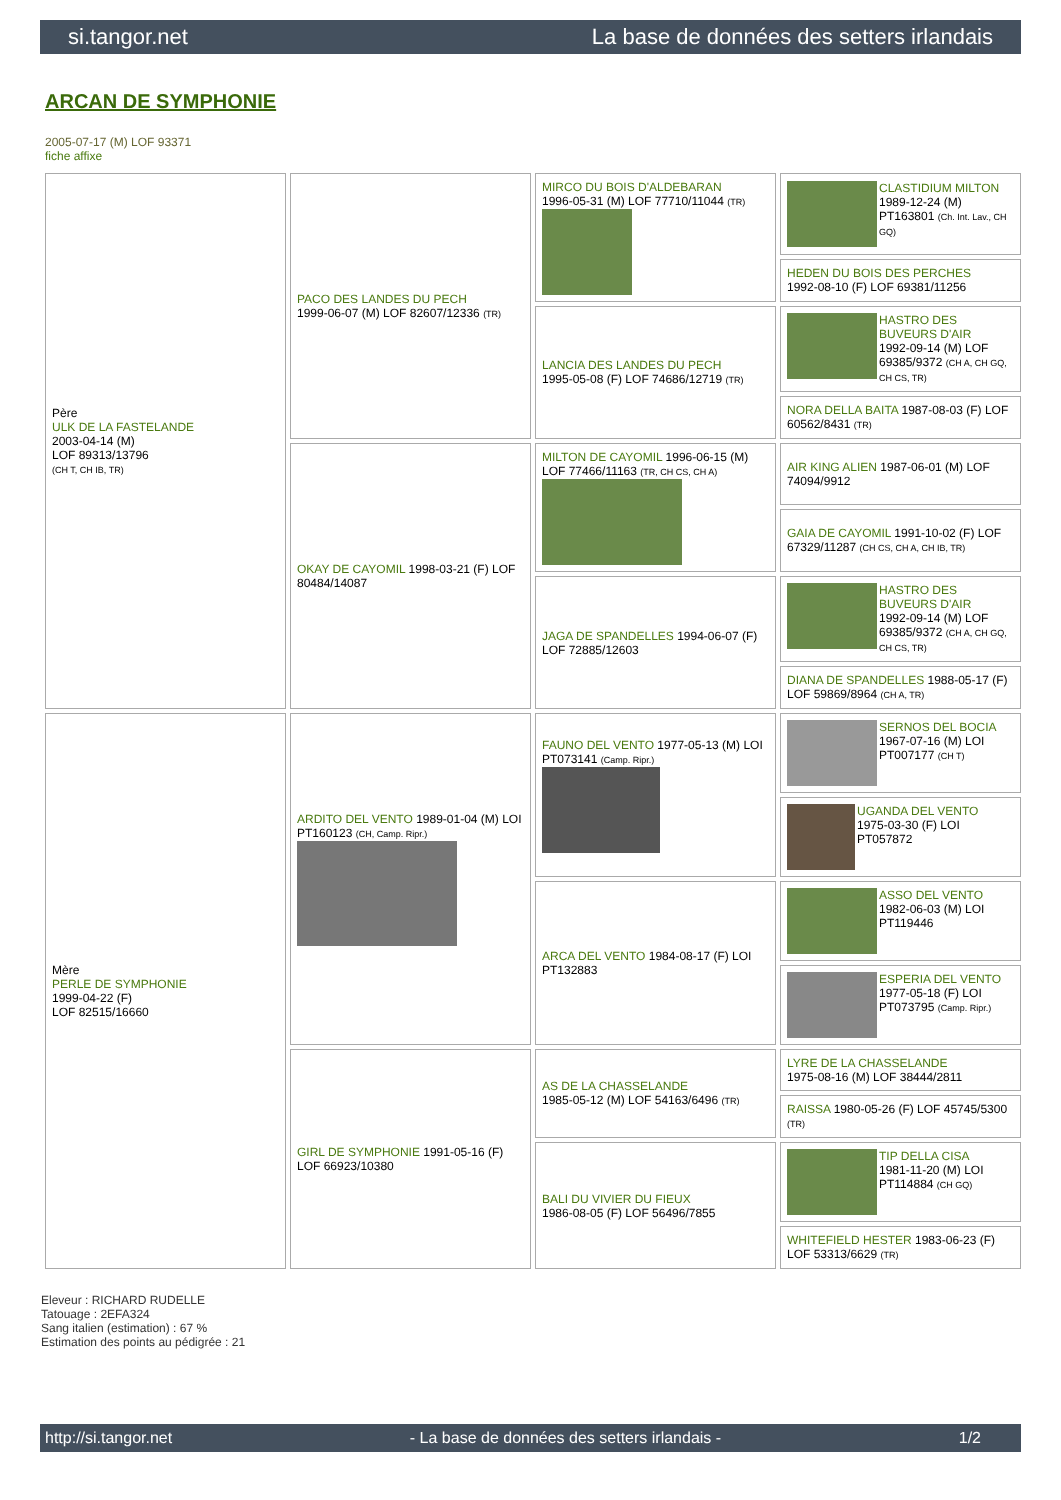si.tangor.net La base de données des setters irlandais
ARCAN DE SYMPHONIE
2005-07-17 (M) LOF 93371
fiche affixe
| Père ULK DE LA FASTELANDE 2003-04-14 (M) LOF 89313/13796 (CH T, CH IB, TR) | PACO DES LANDES DU PECH 1999-06-07 (M) LOF 82607/12336 (TR) | MIRCO DU BOIS D'ALDEBARAN 1996-05-31 (M) LOF 77710/11044 (TR) | CLASTIDIUM MILTON 1989-12-24 (M) PT163801 (Ch. Int. Lav., CH GQ) |
| | | | HEDEN DU BOIS DES PERCHES 1992-08-10 (F) LOF 69381/11256 |
| | | LANCIA DES LANDES DU PECH 1995-05-08 (F) LOF 74686/12719 (TR) | HASTRO DES BUVEURS D'AIR 1992-09-14 (M) LOF 69385/9372 (CH A, CH GQ, CH CS, TR) |
| | | | NORA DELLA BAITA 1987-08-03 (F) LOF 60562/8431 (TR) |
| | OKAY DE CAYOMIL 1998-03-21 (F) LOF 80484/14087 | MILTON DE CAYOMIL 1996-06-15 (M) LOF 77466/11163 (TR, CH CS, CH A) | AIR KING ALIEN 1987-06-01 (M) LOF 74094/9912 |
| | | | GAIA DE CAYOMIL 1991-10-02 (F) LOF 67329/11287 (CH CS, CH A, CH IB, TR) |
| | | JAGA DE SPANDELLES 1994-06-07 (F) LOF 72885/12603 | HASTRO DES BUVEURS D'AIR 1992-09-14 (M) LOF 69385/9372 (CH A, CH GQ, CH CS, TR) |
| | | | DIANA DE SPANDELLES 1988-05-17 (F) LOF 59869/8964 (CH A, TR) |
| Mère PERLE DE SYMPHONIE 1999-04-22 (F) LOF 82515/16660 | ARDITO DEL VENTO 1989-01-04 (M) LOI PT160123 (CH, Camp. Ripr.) | FAUNO DEL VENTO 1977-05-13 (M) LOI PT073141 (Camp. Ripr.) | SERNOS DEL BOCIA 1967-07-16 (M) LOI PT007177 (CH T) |
| | | | UGANDA DEL VENTO 1975-03-30 (F) LOI PT057872 |
| | | ARCA DEL VENTO 1984-08-17 (F) LOI PT132883 | ASSO DEL VENTO 1982-06-03 (M) LOI PT119446 |
| | | | ESPERIA DEL VENTO 1977-05-18 (F) LOI PT073795 (Camp. Ripr.) |
| | GIRL DE SYMPHONIE 1991-05-16 (F) LOF 66923/10380 | AS DE LA CHASSELANDE 1985-05-12 (M) LOF 54163/6496 (TR) | LYRE DE LA CHASSELANDE 1975-08-16 (M) LOF 38444/2811 |
| | | | RAISSA 1980-05-26 (F) LOF 45745/5300 (TR) |
| | | BALI DU VIVIER DU FIEUX 1986-08-05 (F) LOF 56496/7855 | TIP DELLA CISA 1981-11-20 (M) LOI PT114884 (CH GQ) |
| | | | WHITEFIELD HESTER 1983-06-23 (F) LOF 53313/6629 (TR) |
Eleveur : RICHARD RUDELLE
Tatouage : 2EFA324
Sang italien (estimation) : 67 %
Estimation des points au pédigrée : 21
http://si.tangor.net - La base de données des setters irlandais - 1/2